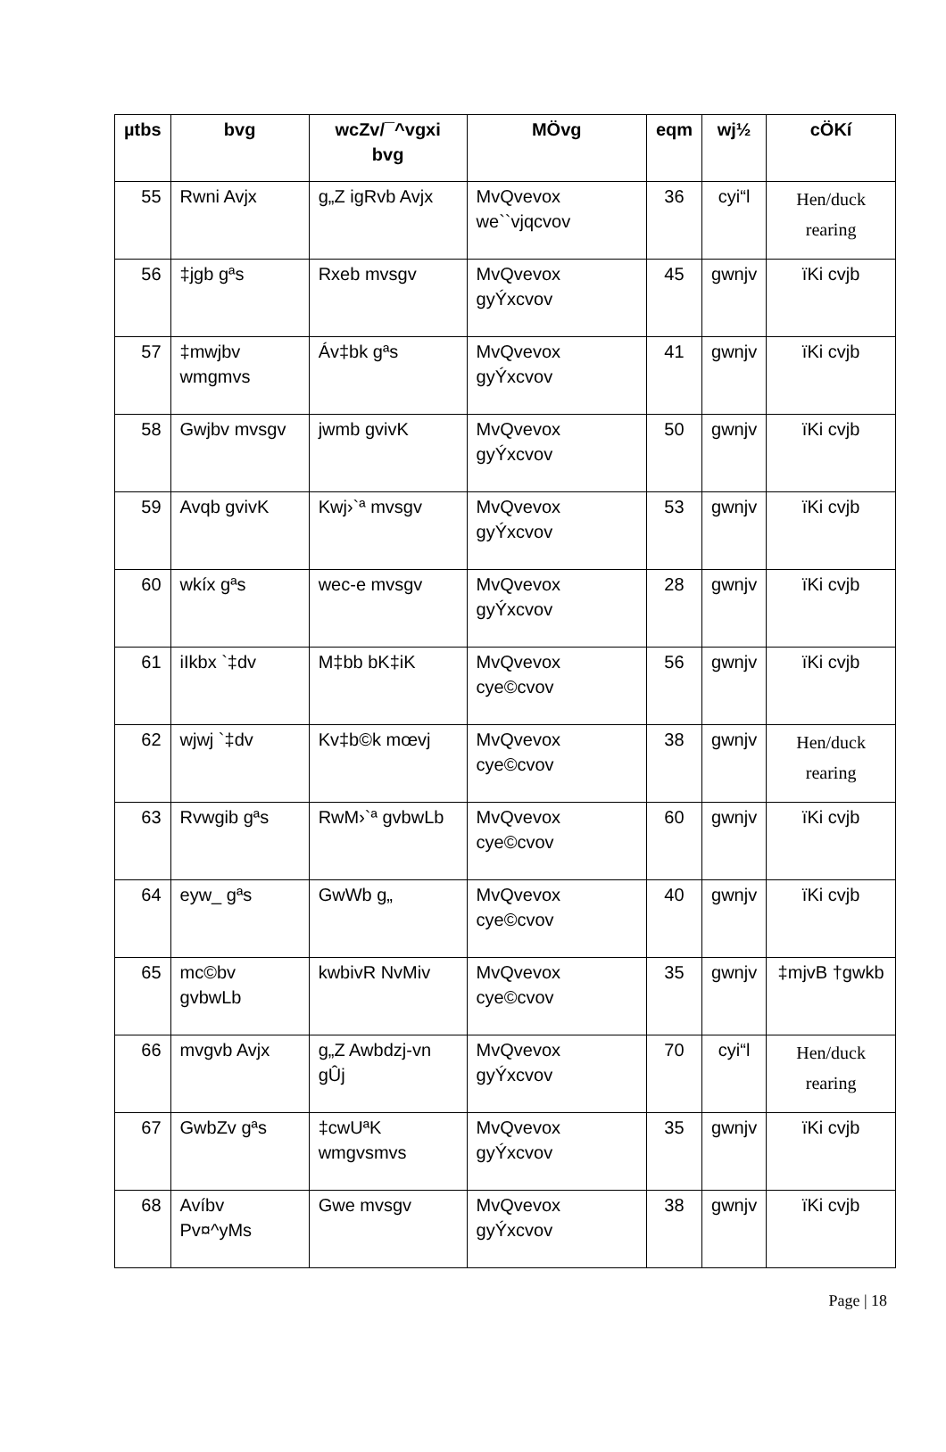| µtbs | bvg | wcZv/¯^vgxi bvg | MÖvg | eqm | wj½ | cÖKí |
| --- | --- | --- | --- | --- | --- | --- |
| 55 | Rwni Avjx | g„Z igRvb Avjx | MvQvevox we``vjqcvov | 36 | cyi“l | Hen/duck rearing |
| 56 | ‡jgb gªs | Rxeb mvsgv | MvQvevox gyÝxcvov | 45 | gwnjv | ïKi cvjb |
| 57 | ‡mwjbv wmgmvs | Áv‡bk gªs | MvQvevox gyÝxcvov | 41 | gwnjv | ïKi cvjb |
| 58 | Gwjbv mvsgv | jwmb gvivK | MvQvevox gyÝxcvov | 50 | gwnjv | ïKi cvjb |
| 59 | Avqb gvivK | Kwj›`ª mvsgv | MvQvevox gyÝxcvov | 53 | gwnjv | ïKi cvjb |
| 60 | wkíx gªs | wec-e mvsgv | MvQvevox gyÝxcvov | 28 | gwnjv | ïKi cvjb |
| 61 | iIkbx `‡dv | M‡bb bK‡iK | MvQvevox cye©cvov | 56 | gwnjv | ïKi cvjb |
| 62 | wjwj `‡dv | Kv‡b©k mœvj | MvQvevox cye©cvov | 38 | gwnjv | Hen/duck rearing |
| 63 | Rvwgib gªs | RwM›`ª gvbwLb | MvQvevox cye©cvov | 60 | gwnjv | ïKi cvjb |
| 64 | eyw_ gªs | GwWb g„ | MvQvevox cye©cvov | 40 | gwnjv | ïKi cvjb |
| 65 | mc©bv gvbwLb | kwbivR NvMiv | MvQvevox cye©cvov | 35 | gwnjv | ‡mjvB †gwkb |
| 66 | mvgvb Avjx | g„Z Awbdzj-vn gÛj | MvQvevox gyÝxcvov | 70 | cyi“l | Hen/duck rearing |
| 67 | GwbZv gªs | ‡cwUªK wmgvsmvs | MvQvevox gyÝxcvov | 35 | gwnjv | ïKi cvjb |
| 68 | Avíbv Pv¤^yMs | Gwe mvsgv | MvQvevox gyÝxcvov | 38 | gwnjv | ïKi cvjb |
Page | 18